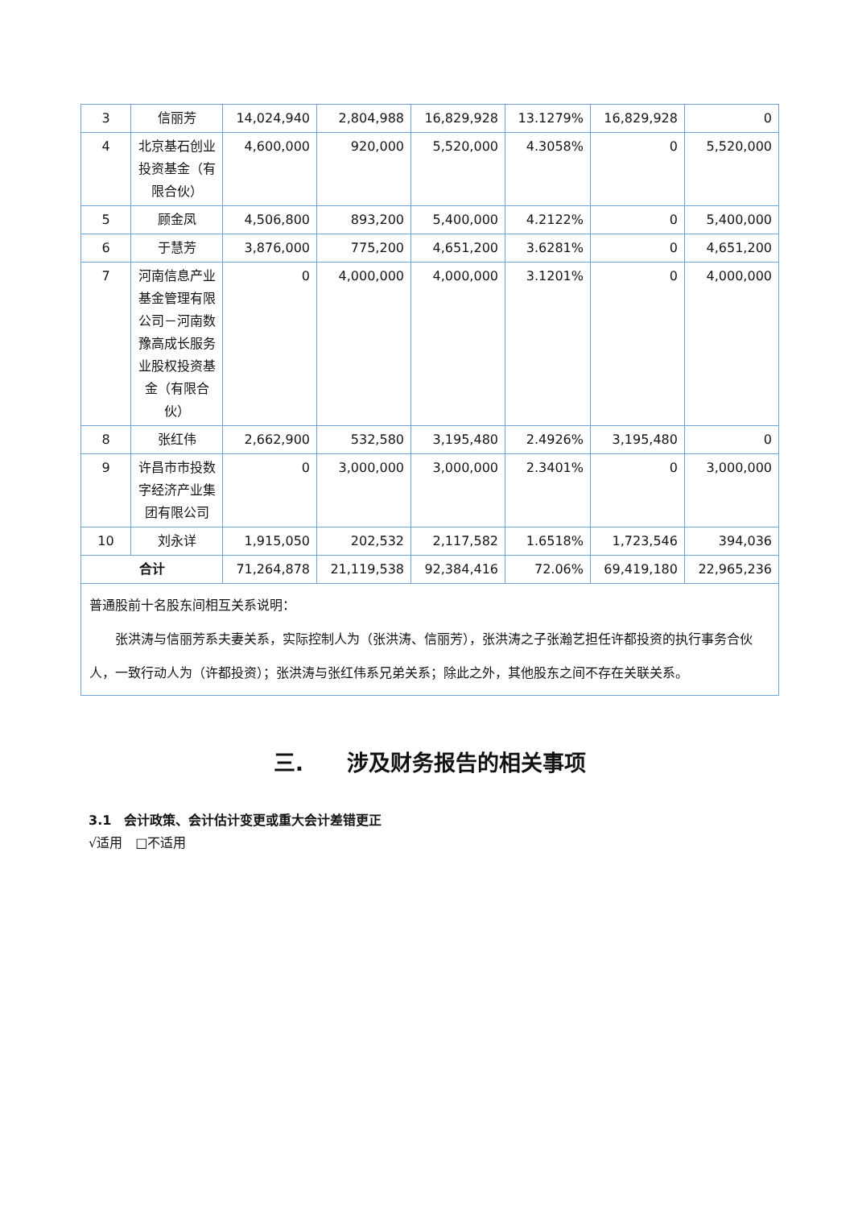| 3 | 信丽芳 | 14,024,940 | 2,804,988 | 16,829,928 | 13.1279% | 16,829,928 | 0 |
| 4 | 北京基石创业投资基金（有限合伙） | 4,600,000 | 920,000 | 5,520,000 | 4.3058% | 0 | 5,520,000 |
| 5 | 顾金凤 | 4,506,800 | 893,200 | 5,400,000 | 4.2122% | 0 | 5,400,000 |
| 6 | 于慧芳 | 3,876,000 | 775,200 | 4,651,200 | 3.6281% | 0 | 4,651,200 |
| 7 | 河南信息产业基金管理有限公司－河南数豫高成长服务业股权投资基金（有限合伙） | 0 | 4,000,000 | 4,000,000 | 3.1201% | 0 | 4,000,000 |
| 8 | 张红伟 | 2,662,900 | 532,580 | 3,195,480 | 2.4926% | 3,195,480 | 0 |
| 9 | 许昌市市投数字经济产业集团有限公司 | 0 | 3,000,000 | 3,000,000 | 2.3401% | 0 | 3,000,000 |
| 10 | 刘永详 | 1,915,050 | 202,532 | 2,117,582 | 1.6518% | 1,723,546 | 394,036 |
| 合计 | | 71,264,878 | 21,119,538 | 92,384,416 | 72.06% | 69,419,180 | 22,965,236 |
| 普通股前十名股东间相互关系说明： 张洪涛与信丽芳系夫妻关系，实际控制人为（张洪涛、信丽芳），张洪涛之子张瀚艺担任许都投资的执行事务合伙人，一致行动人为（许都投资）；张洪涛与张红伟系兄弟关系；除此之外，其他股东之间不存在关联关系。 | | | | | | | |
三.　　涉及财务报告的相关事项
3.1　会计政策、会计估计变更或重大会计差错更正
√适用　□不适用